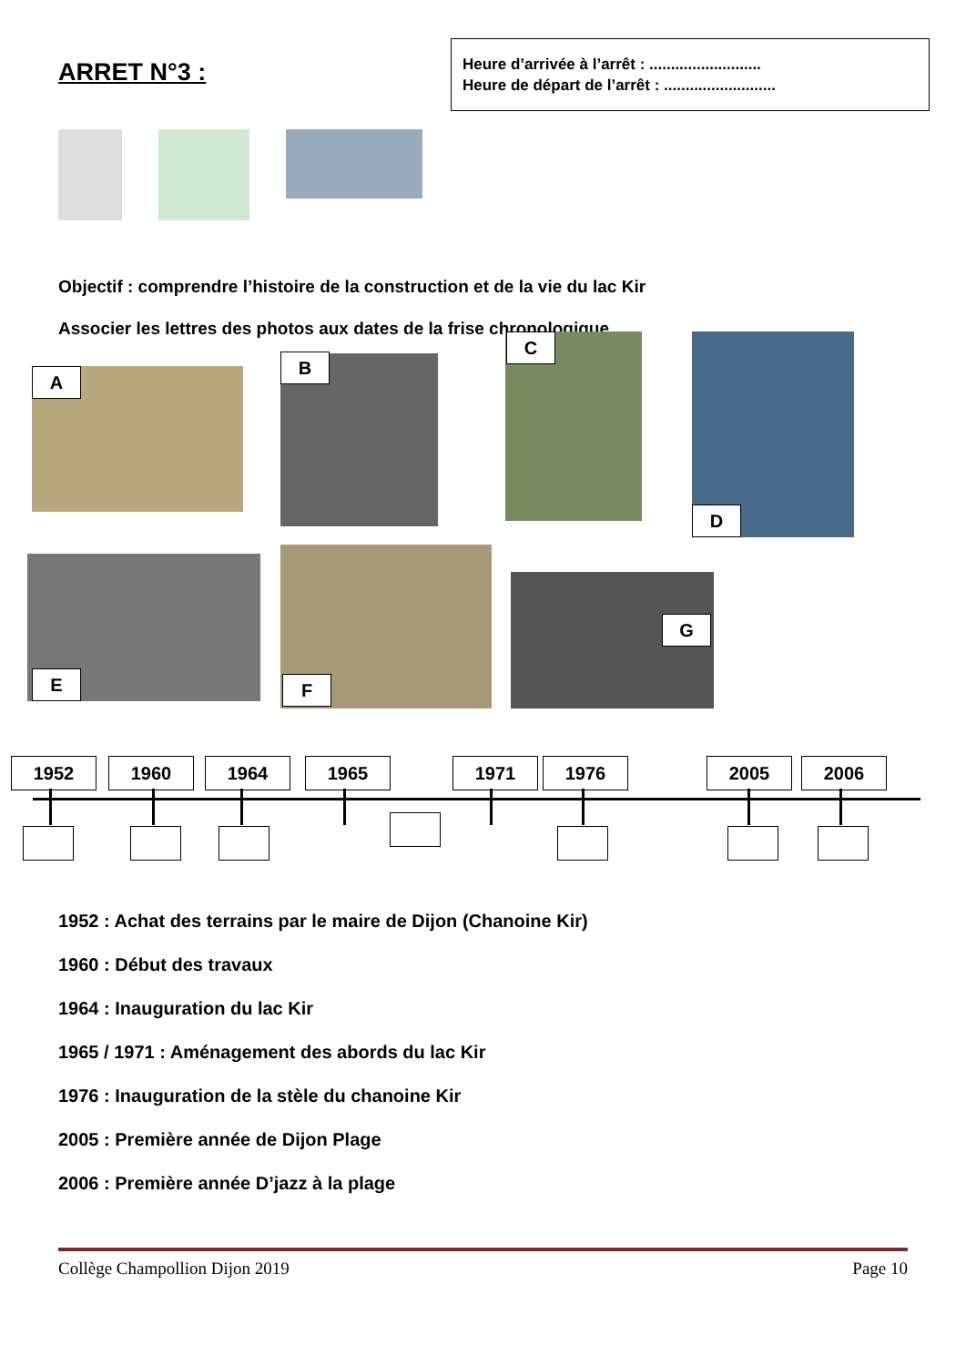ARRET N°3 :
Heure d’arrivée à l’arrêt : ..........................
Heure de départ de l’arrêt : ..........................
Objectif : comprendre l’histoire de la construction et de la vie du lac Kir
Associer les lettres des photos aux dates de la frise chronologique.
A
B
C
D
E F
G
1952 1960 1964 1965 1971 1976 2005 2006
1952 : Achat des terrains par le maire de Dijon (Chanoine Kir)
1960 : Début des travaux
1964 : Inauguration du lac Kir
1965 / 1971 : Aménagement des abords du lac Kir
1976 : Inauguration de la stèle du chanoine Kir
2005 : Première année de Dijon Plage
2006 : Première année D’jazz à la plage
Collège Champollion Dijon 2019 Page 10